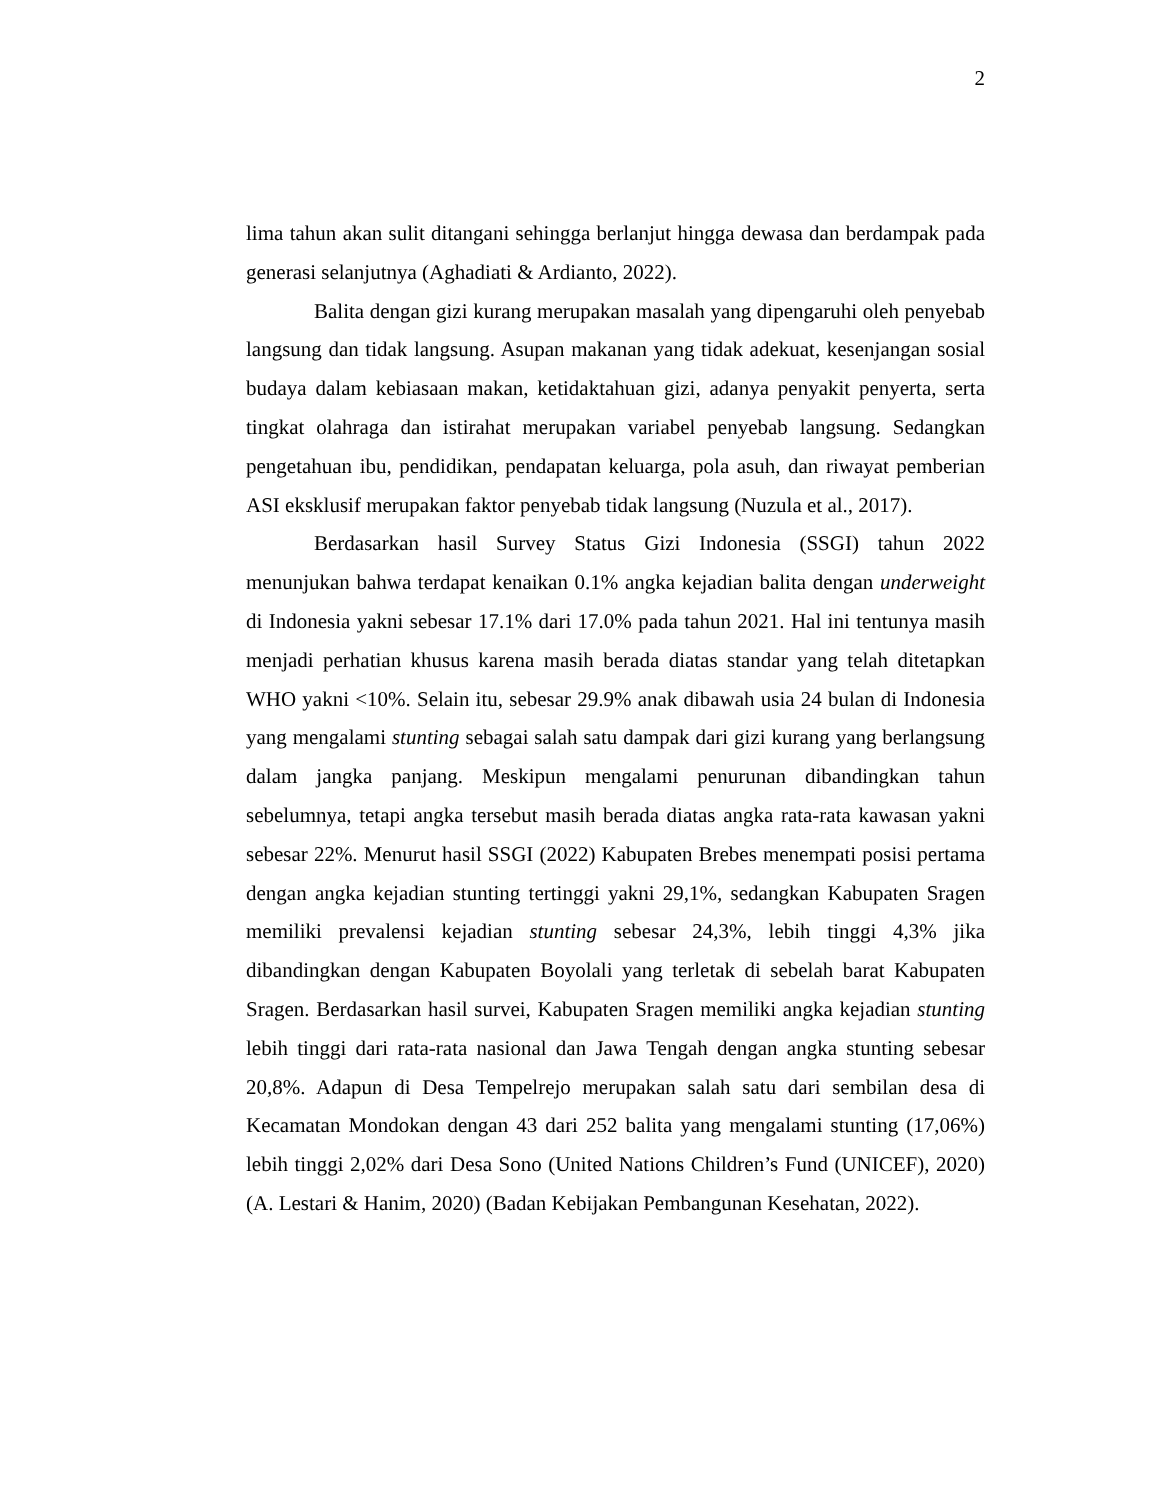2
lima tahun akan sulit ditangani sehingga berlanjut hingga dewasa dan berdampak pada generasi selanjutnya (Aghadiati & Ardianto, 2022).
Balita dengan gizi kurang merupakan masalah yang dipengaruhi oleh penyebab langsung dan tidak langsung. Asupan makanan yang tidak adekuat, kesenjangan sosial budaya dalam kebiasaan makan, ketidaktahuan gizi, adanya penyakit penyerta, serta tingkat olahraga dan istirahat merupakan variabel penyebab langsung. Sedangkan pengetahuan ibu, pendidikan, pendapatan keluarga, pola asuh, dan riwayat pemberian ASI eksklusif merupakan faktor penyebab tidak langsung (Nuzula et al., 2017).
Berdasarkan hasil Survey Status Gizi Indonesia (SSGI) tahun 2022 menunjukan bahwa terdapat kenaikan 0.1% angka kejadian balita dengan underweight di Indonesia yakni sebesar 17.1% dari 17.0% pada tahun 2021. Hal ini tentunya masih menjadi perhatian khusus karena masih berada diatas standar yang telah ditetapkan WHO yakni <10%. Selain itu, sebesar 29.9% anak dibawah usia 24 bulan di Indonesia yang mengalami stunting sebagai salah satu dampak dari gizi kurang yang berlangsung dalam jangka panjang. Meskipun mengalami penurunan dibandingkan tahun sebelumnya, tetapi angka tersebut masih berada diatas angka rata-rata kawasan yakni sebesar 22%. Menurut hasil SSGI (2022) Kabupaten Brebes menempati posisi pertama dengan angka kejadian stunting tertinggi yakni 29,1%, sedangkan Kabupaten Sragen memiliki prevalensi kejadian stunting sebesar 24,3%, lebih tinggi 4,3% jika dibandingkan dengan Kabupaten Boyolali yang terletak di sebelah barat Kabupaten Sragen. Berdasarkan hasil survei, Kabupaten Sragen memiliki angka kejadian stunting lebih tinggi dari rata-rata nasional dan Jawa Tengah dengan angka stunting sebesar 20,8%. Adapun di Desa Tempelrejo merupakan salah satu dari sembilan desa di Kecamatan Mondokan dengan 43 dari 252 balita yang mengalami stunting (17,06%) lebih tinggi 2,02% dari Desa Sono (United Nations Children’s Fund (UNICEF), 2020) (A. Lestari & Hanim, 2020) (Badan Kebijakan Pembangunan Kesehatan, 2022).